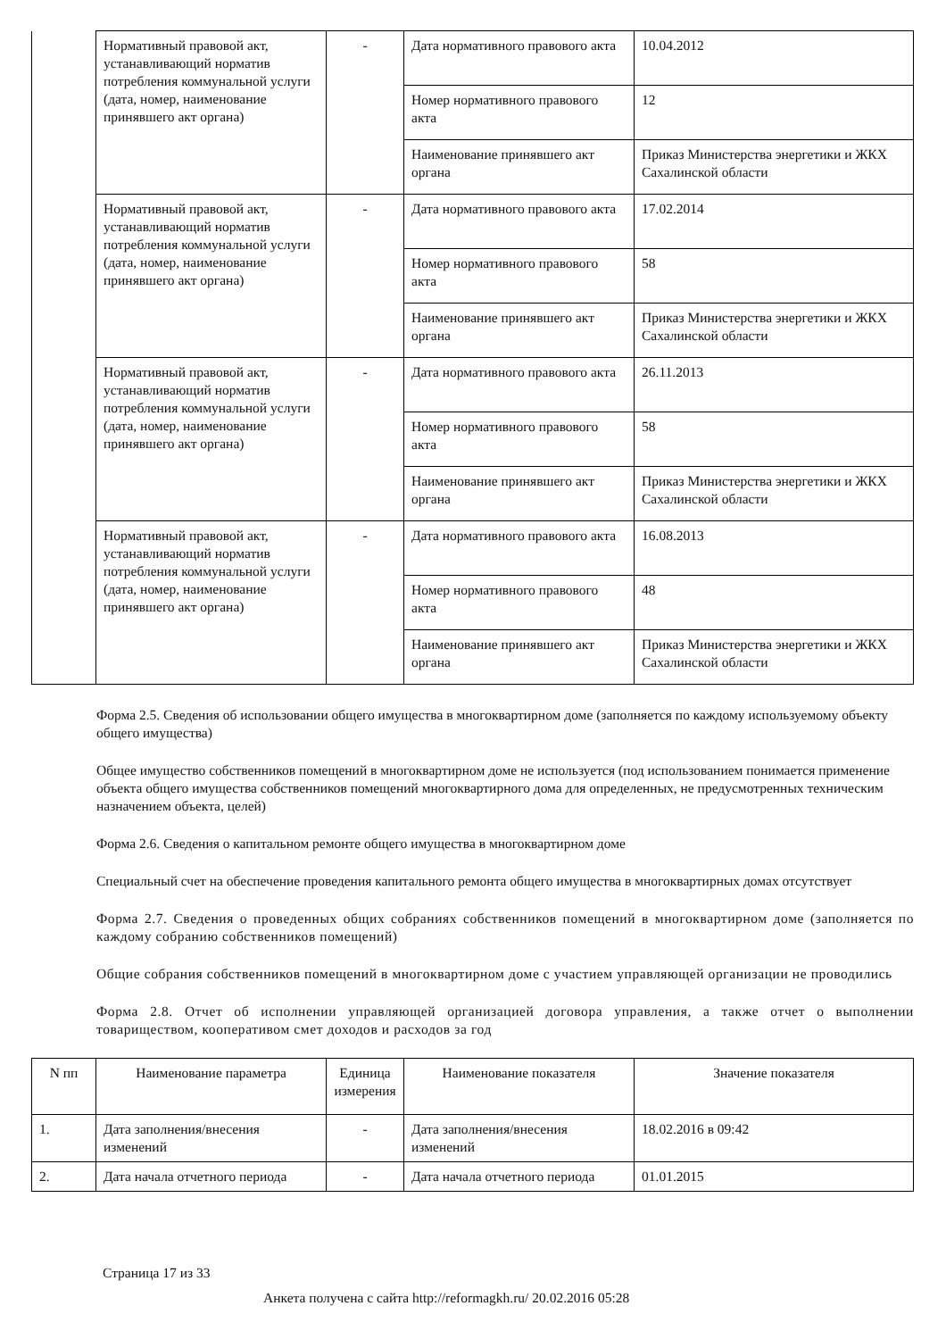| | Нормативный правовой акт, устанавливающий норматив потребления коммунальной услуги (дата, номер, наименование принявшего акт органа) | - | Дата нормативного правового акта | 10.04.2012 |
| | | | Номер нормативного правового акта | 12 |
| | | | Наименование принявшего акт органа | Приказ Министерства энергетики и ЖКХ Сахалинской области |
| | Нормативный правовой акт, устанавливающий норматив потребления коммунальной услуги (дата, номер, наименование принявшего акт органа) | - | Дата нормативного правового акта | 17.02.2014 |
| | | | Номер нормативного правового акта | 58 |
| | | | Наименование принявшего акт органа | Приказ Министерства энергетики и ЖКХ Сахалинской области |
| | Нормативный правовой акт, устанавливающий норматив потребления коммунальной услуги (дата, номер, наименование принявшего акт органа) | - | Дата нормативного правового акта | 26.11.2013 |
| | | | Номер нормативного правового акта | 58 |
| | | | Наименование принявшего акт органа | Приказ Министерства энергетики и ЖКХ Сахалинской области |
| | Нормативный правовой акт, устанавливающий норматив потребления коммунальной услуги (дата, номер, наименование принявшего акт органа) | - | Дата нормативного правового акта | 16.08.2013 |
| | | | Номер нормативного правового акта | 48 |
| | | | Наименование принявшего акт органа | Приказ Министерства энергетики и ЖКХ Сахалинской области |
Форма 2.5. Сведения об использовании общего имущества в многоквартирном доме (заполняется по каждому используемому объекту общего имущества)
Общее имущество собственников помещений в многоквартирном доме не используется (под использованием понимается применение объекта общего имущества собственников помещений многоквартирного дома для определенных, не предусмотренных техническим назначением объекта, целей)
Форма 2.6. Сведения о капитальном ремонте общего имущества в многоквартирном доме
Специальный счет на обеспечение проведения капитального ремонта общего имущества в многоквартирных домах отсутствует
Форма 2.7. Сведения о проведенных общих собраниях собственников помещений в многоквартирном доме (заполняется по каждому собранию собственников помещений)
Общие собрания собственников помещений в многоквартирном доме с участием управляющей организации не проводились
Форма 2.8. Отчет об исполнении управляющей организацией договора управления, а также отчет о выполнении товариществом, кооперативом смет доходов и расходов за год
| N пп | Наименование параметра | Единица измерения | Наименование показателя | Значение показателя |
| --- | --- | --- | --- | --- |
| 1. | Дата заполнения/внесения изменений | - | Дата заполнения/внесения изменений | 18.02.2016 в 09:42 |
| 2. | Дата начала отчетного периода | - | Дата начала отчетного периода | 01.01.2015 |
Страница 17 из 33
Анкета получена с сайта http://reformagkh.ru/ 20.02.2016 05:28